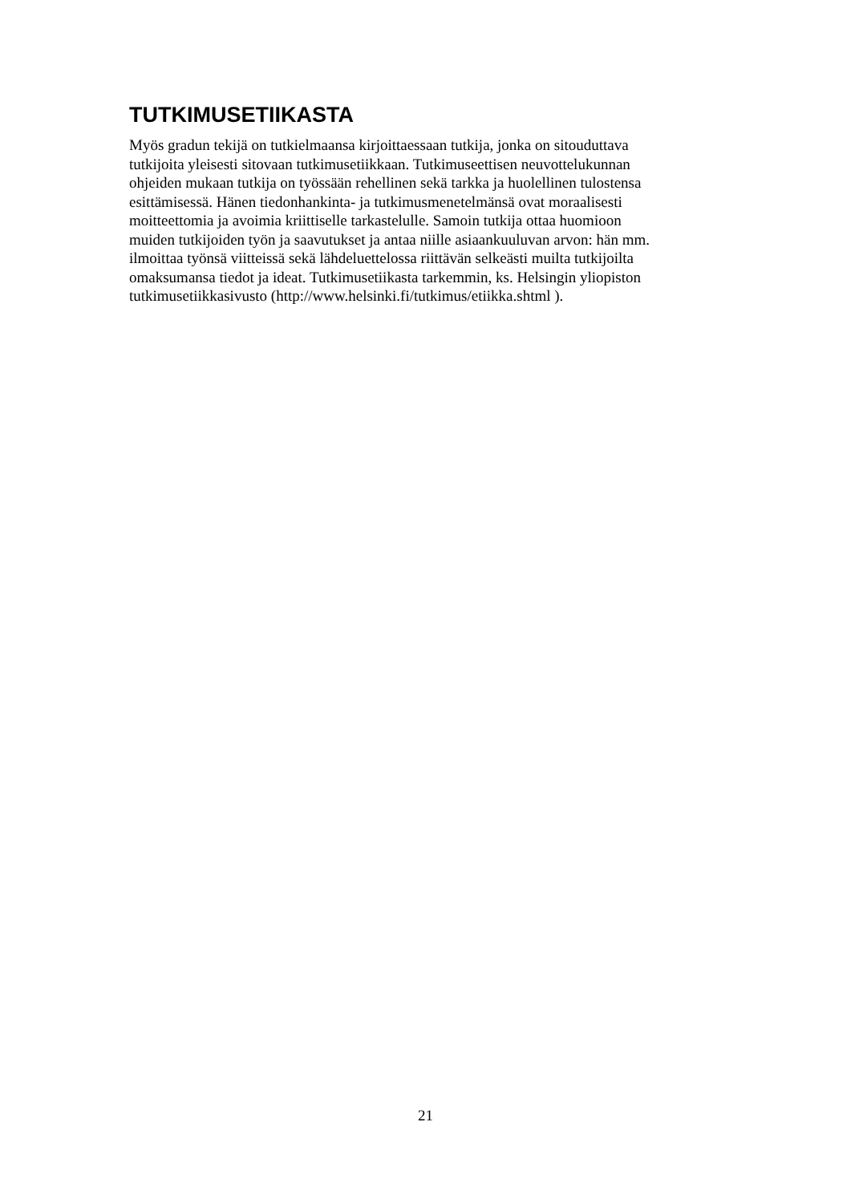TUTKIMUSETIIKASTA
Myös gradun tekijä on tutkielmaansa kirjoittaessaan tutkija, jonka on sitouduttava
tutkijoita yleisesti sitovaan tutkimusetiikkaan. Tutkimuseettisen neuvottelukunnan
ohjeiden mukaan tutkija on työssään rehellinen sekä tarkka ja huolellinen tulostensa
esittämisessä. Hänen tiedonhankinta- ja tutkimusmenetelmänsä ovat moraalisesti
moitteettomia ja avoimia kriittiselle tarkastelulle. Samoin tutkija ottaa huomioon
muiden tutkijoiden työn ja saavutukset ja antaa niille asiaankuuluvan arvon: hän mm.
ilmoittaa työnsä viitteissä sekä lähdeluettelossa riittävän selkeästi muilta tutkijoilta
omaksumansa tiedot ja ideat. Tutkimusetiikasta tarkemmin, ks. Helsingin yliopiston
tutkimusetiikkasivusto (http://www.helsinki.fi/tutkimus/etiikka.shtml ).
21